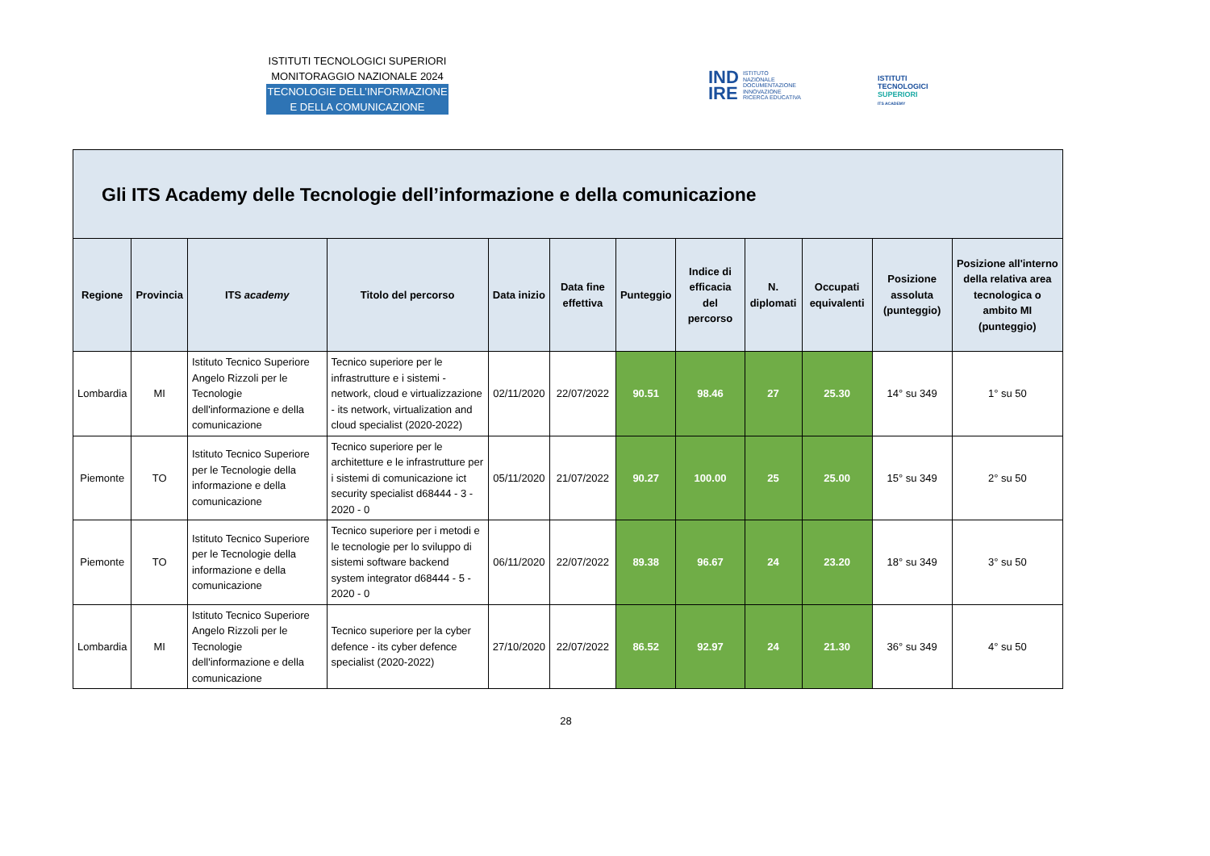ISTITUTI TECNOLOGICI SUPERIORI
MONITORAGGIO NAZIONALE 2024
TECNOLOGIE DELL’INFORMAZIONE
E DELLA COMUNICAZIONE
IND
IRE ISTITUTO
NAZIONALE
DOCUMENTAZIONE
INNOVAZIONE
RICERCA EDUCATIVA
ISTITUTI
TECNOLOGICI
SUPERIORI
ITS ACADEMY
Gli ITS Academy delle Tecnologie dell’informazione e della comunicazione
| Regione | Provincia | ITS academy | Titolo del percorso | Data inizio | Data fine effettiva | Punteggio | Indice di efficacia del percorso | N. diplomati | Occupati equivalenti | Posizione assoluta (punteggio) | Posizione all'interno della relativa area tecnologica o ambito MI (punteggio) |
| --- | --- | --- | --- | --- | --- | --- | --- | --- | --- | --- | --- |
| Lombardia | MI | Istituto Tecnico Superiore Angelo Rizzoli per le Tecnologie dell'informazione e della comunicazione | Tecnico superiore per le infrastrutture e i sistemi - network, cloud e virtualizzazione - its network, virtualization and cloud specialist (2020-2022) | 02/11/2020 | 22/07/2022 | 90.51 | 98.46 | 27 | 25.30 | 14° su 349 | 1° su 50 |
| Piemonte | TO | Istituto Tecnico Superiore per le Tecnologie della informazione e della comunicazione | Tecnico superiore per le architetture e le infrastrutture per i sistemi di comunicazione ict security specialist d68444 - 3 - 2020 - 0 | 05/11/2020 | 21/07/2022 | 90.27 | 100.00 | 25 | 25.00 | 15° su 349 | 2° su 50 |
| Piemonte | TO | Istituto Tecnico Superiore per le Tecnologie della informazione e della comunicazione | Tecnico superiore per i metodi e le tecnologie per lo sviluppo di sistemi software backend system integrator d68444 - 5 - 2020 - 0 | 06/11/2020 | 22/07/2022 | 89.38 | 96.67 | 24 | 23.20 | 18° su 349 | 3° su 50 |
| Lombardia | MI | Istituto Tecnico Superiore Angelo Rizzoli per le Tecnologie dell'informazione e della comunicazione | Tecnico superiore per la cyber defence - its cyber defence specialist (2020-2022) | 27/10/2020 | 22/07/2022 | 86.52 | 92.97 | 24 | 21.30 | 36° su 349 | 4° su 50 |
28